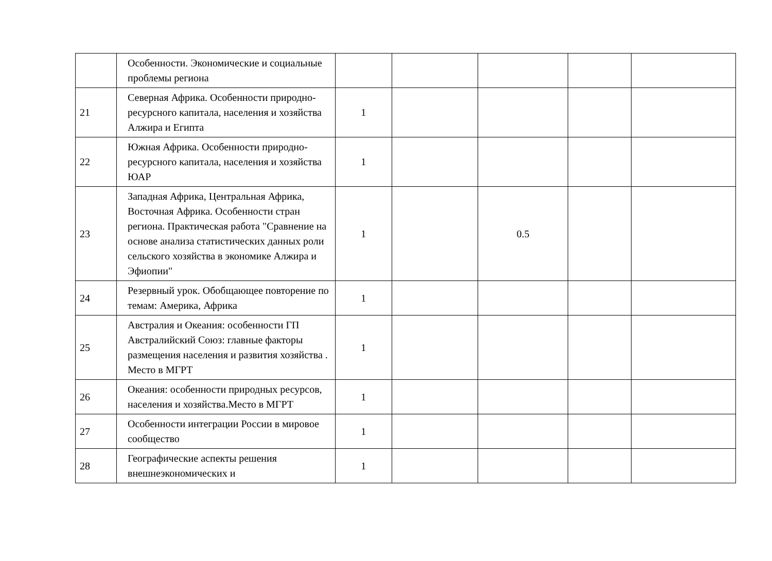| | Особенности. Экономические и социальные проблемы региона | | | | | |
| 21 | Северная Африка. Особенности природно-ресурсного капитала, населения и хозяйства Алжира и Египта | 1 | | | | |
| 22 | Южная Африка. Особенности природно-ресурсного капитала, населения и хозяйства ЮАР | 1 | | | | |
| 23 | Западная Африка, Центральная Африка, Восточная Африка. Особенности стран региона. Практическая работа "Сравнение на основе анализа статистических данных роли сельского хозяйства в экономике Алжира и Эфиопии" | 1 | | 0.5 | | |
| 24 | Резервный урок. Обобщающее повторение по темам: Америка, Африка | 1 | | | | |
| 25 | Австралия и Океания: особенности ГП Австралийский Союз: главные факторы размещения населения и развития хозяйства . Место в МГРТ | 1 | | | | |
| 26 | Океания: особенности природных ресурсов, населения и хозяйства.Место в МГРТ | 1 | | | | |
| 27 | Особенности интеграции России в мировое сообщество | 1 | | | | |
| 28 | Географические аспекты решения внешнеэкономических и | 1 | | | | |